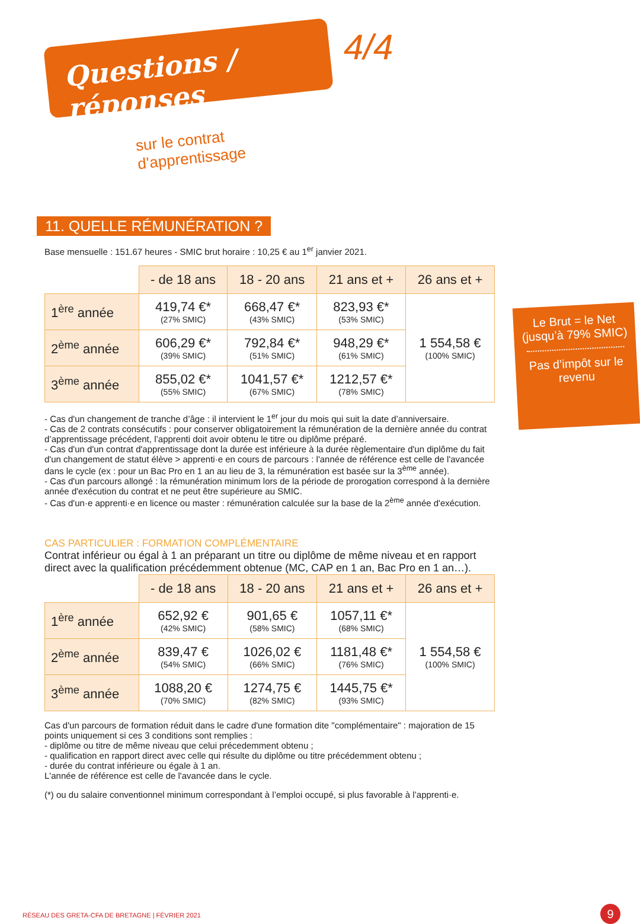Questions / réponses
sur le contrat d’apprentissage
4/4
11. QUELLE RÉMUNÉRATION ?
Base mensuelle : 151.67 heures - SMIC brut horaire : 10,25 € au 1<sup>er</sup> janvier 2021.
| | - de 18 ans | 18 - 20 ans | 21 ans et + | 26 ans et + |
| --- | --- | --- | --- | --- |
| 1<sup>ère</sup> année | 419,74 €* (27% SMIC) | 668,47 €* (43% SMIC) | 823,93 €* (53% SMIC) | 1 554,58 € (100% SMIC) |
| 2<sup>ème</sup> année | 606,29 €* (39% SMIC) | 792,84 €* (51% SMIC) | 948,29 €* (61% SMIC) | |
| 3<sup>ème</sup> année | 855,02 €* (55% SMIC) | 1041,57 €* (67% SMIC) | 1212,57 €* (78% SMIC) | |
- Cas d'un changement de tranche d’âge : il intervient le 1<sup>er</sup> jour du mois qui suit la date d’anniversaire.
- Cas de 2 contrats consécutifs : pour conserver obligatoirement la rémunération de la dernière année du contrat d’apprentissage précédent, l’apprenti doit avoir obtenu le titre ou diplôme préparé.
- Cas d'un d'un contrat d'apprentissage dont la durée est inférieure à la durée règlementaire d'un diplôme du fait d'un changement de statut élève > apprenti·e en cours de parcours : l'année de référence est celle de l'avancée dans le cycle (ex : pour un Bac Pro en 1 an au lieu de 3, la rémunération est basée sur la 3<sup>ème</sup> année).
- Cas d'un parcours allongé : la rémunération minimum lors de la période de prorogation correspond à la dernière année d'exécution du contrat et ne peut être supérieure au SMIC.
- Cas d'un·e apprenti·e en licence ou master : rémunération calculée sur la base de la 2<sup>ème</sup> année d'exécution.
CAS PARTICULIER : FORMATION COMPLÉMENTAIRE
Contrat inférieur ou égal à 1 an préparant un titre ou diplôme de même niveau et en rapport direct avec la qualification précédemment obtenue (MC, CAP en 1 an, Bac Pro en 1 an…).
| | - de 18 ans | 18 - 20 ans | 21 ans et + | 26 ans et + |
| --- | --- | --- | --- | --- |
| 1<sup>ère</sup> année | 652,92 € (42% SMIC) | 901,65 € (58% SMIC) | 1057,11 €* (68% SMIC) | 1 554,58 € (100% SMIC) |
| 2<sup>ème</sup> année | 839,47 € (54% SMIC) | 1026,02 € (66% SMIC) | 1181,48 €* (76% SMIC) | |
| 3<sup>ème</sup> année | 1088,20 € (70% SMIC) | 1274,75 € (82% SMIC) | 1445,75 €* (93% SMIC) | |
Cas d'un parcours de formation réduit dans le cadre d'une formation dite "complémentaire" : majoration de 15 points uniquement si ces 3 conditions sont remplies :
- diplôme ou titre de même niveau que celui précedemment obtenu ;
- qualification en rapport direct avec celle qui résulte du diplôme ou titre précédemment obtenu ;
- durée du contrat inférieure ou égale à 1 an.
L'année de référence est celle de l'avancée dans le cycle.
(*) ou du salaire conventionnel minimum correspondant à l’emploi occupé, si plus favorable à l’apprenti·e.
Le Brut = le Net (jusqu’à 79% SMIC)
Pas d’impôt sur le revenu
RÉSEAU DES GRETA-CFA DE BRETAGNE | FÉVRIER 2021
9